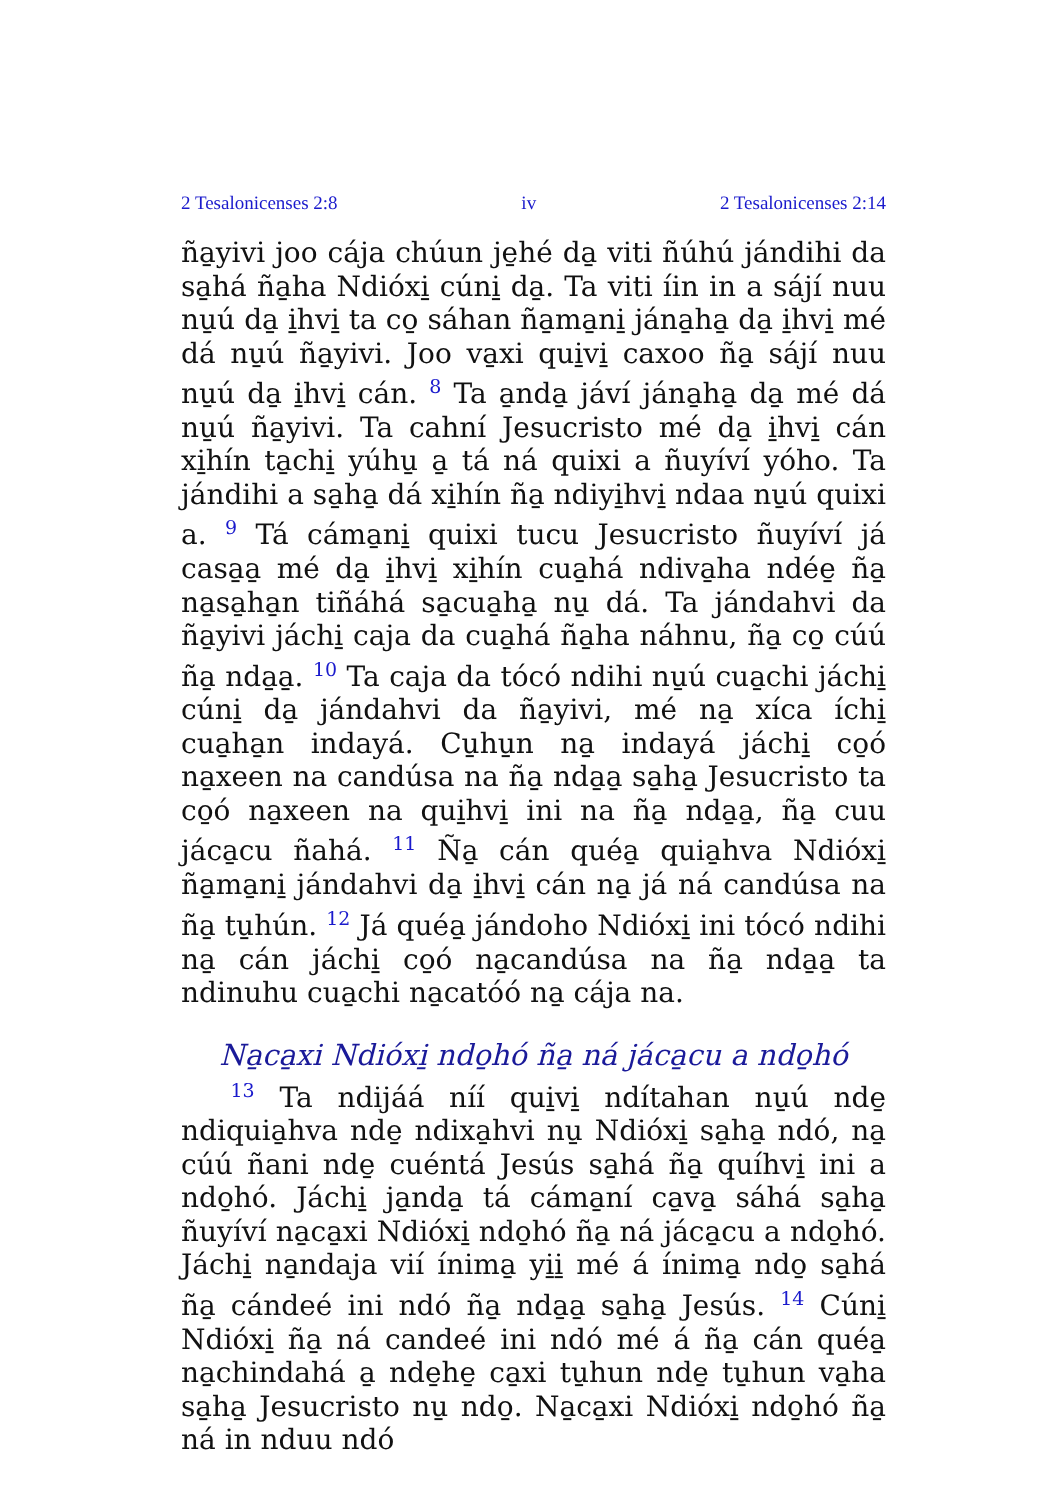2 Tesalonicenses 2:8 iv 2 Tesalonicenses 2:14
ña̱yivi joo cája chúun je̱hé da̱ viti ñúhú jándihi da sa̱há ña̱ha Ndióxi̱ cúni̱ da̱. Ta viti íin in a sájí nuu nu̱ú da̱ i̱hvi̱ ta co̱ sáhan ña̱ma̱ni̱ jána̱ha̱ da̱ i̱hvi̱ mé dá nu̱ú ña̱yivi. Joo va̱xi qui̱vi̱ caxoo ña̱ sájí nuu nu̱ú da̱ i̱hvi̱ cán. <sup>8</sup> Ta a̱nda̱ jáví jána̱ha̱ da̱ mé dá nu̱ú ña̱yivi. Ta cahní Jesucristo mé da̱ i̱hvi̱ cán xi̱hín ta̱chi̱ yúhu̱ a̱ tá ná quixi a ñuyíví yóho. Ta jándihi a sa̱ha̱ dá xi̱hín ña̱ ndiyi̱hvi̱ ndaa nu̱ú quixi a. <sup>9</sup> Tá cáma̱ni̱ quixi tucu Jesucristo ñuyíví já casa̱a̱ mé da̱ i̱hvi̱ xi̱hín cua̱há ndiva̱ha ndée̱ ña̱ na̱sa̱ha̱n tiñáhá sa̱cua̱ha̱ nu̱ dá. Ta jándahvi da ña̱yivi jáchi̱ caja da cua̱há ña̱ha náhnu, ña̱ co̱ cúú ña̱ nda̱a̱. <sup>10</sup> Ta caja da tócó ndihi nu̱ú cua̱chi jáchi̱ cúni̱ da̱ jándahvi da ña̱yivi, mé na̱ xíca íchi̱ cua̱ha̱n indayá. Cu̱hu̱n na̱ indayá jáchi̱ co̱ó na̱xeen na candúsa na ña̱ nda̱a̱ sa̱ha̱ Jesucristo ta co̱ó na̱xeen na qui̱hvi̱ ini na ña̱ nda̱a̱, ña̱ cuu jáca̱cu ñahá. <sup>11</sup> Ña̱ cán quéa̱ quia̱hva Ndióxi̱ ña̱ma̱ni̱ jándahvi da̱ i̱hvi̱ cán na̱ já ná candúsa na ña̱ tu̱hún. <sup>12</sup> Já quéa̱ jándoho Ndióxi̱ ini tócó ndihi na̱ cán jáchi̱ co̱ó na̱candúsa na ña̱ nda̱a̱ ta ndinuhu cua̱chi na̱catóó na̱ cája na.
Na̱ca̱xi Ndióxi̱ ndo̱hó ña̱ ná jáca̱cu a ndo̱hó
<sup>13</sup> Ta ndijáá níí qui̱vi̱ ndítahan nu̱ú nde̱ ndiquia̱hva nde̱ ndixa̱hvi nu̱ Ndióxi̱ sa̱ha̱ ndó, na̱ cúú ñani nde̱ cuéntá Jesús sa̱há ña̱ quíhvi̱ ini a ndo̱hó. Jáchi̱ ja̱nda̱ tá cáma̱ní ca̱va̱ sáhá sa̱ha̱ ñuyíví na̱ca̱xi Ndióxi̱ ndo̱hó ña̱ ná jáca̱cu a ndo̱hó. Jáchi̱ na̱ndaja vií ínima̱ yi̱i̱ mé á ínima̱ ndo̱ sa̱há ña̱ cándeé ini ndó ña̱ nda̱a̱ sa̱ha̱ Jesús. <sup>14</sup> Cúni̱ Ndióxi̱ ña̱ ná candeé ini ndó mé á ña̱ cán quéa̱ na̱chindahá a̱ nde̱he̱ ca̱xi tu̱hun nde̱ tu̱hun va̱ha sa̱ha̱ Jesucristo nu̱ ndo̱. Na̱ca̱xi Ndióxi̱ ndo̱hó ña̱ ná in nduu ndó